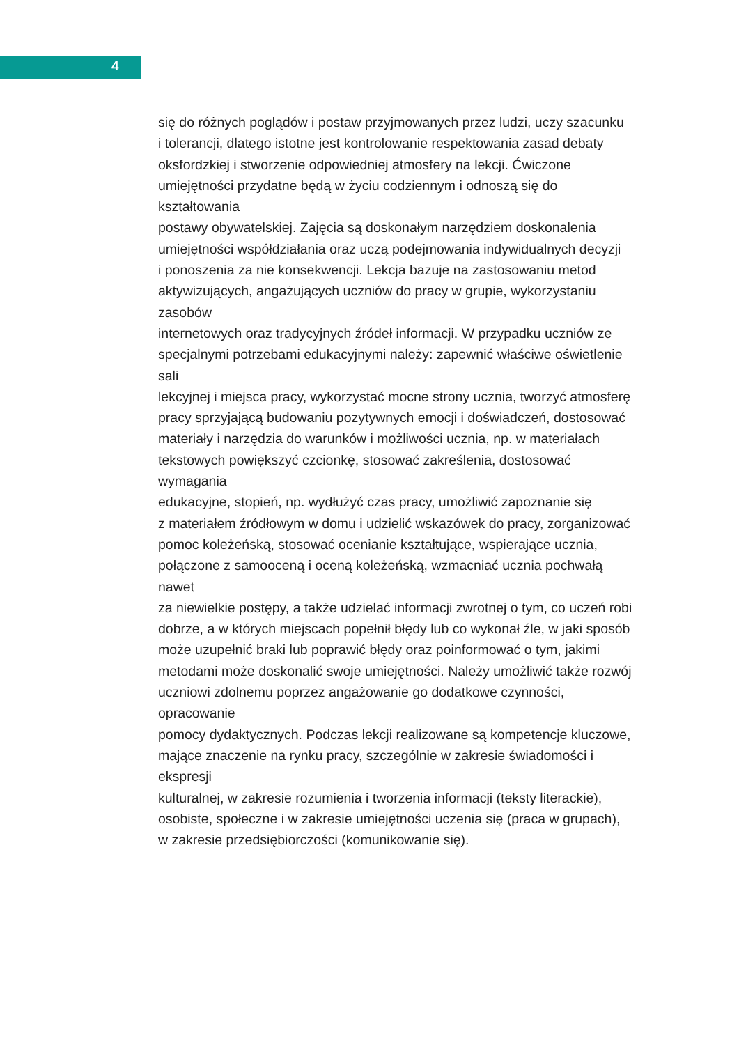4
się do różnych poglądów i postaw przyjmowanych przez ludzi, uczy szacunku
i tolerancji, dlatego istotne jest kontrolowanie respektowania zasad debaty
oksfordzkiej i stworzenie odpowiedniej atmosfery na lekcji. Ćwiczone
umiejętności przydatne będą w życiu codziennym i odnoszą się do kształtowania
postawy obywatelskiej. Zajęcia są doskonałym narzędziem doskonalenia
umiejętności współdziałania oraz uczą podejmowania indywidualnych decyzji
i ponoszenia za nie konsekwencji. Lekcja bazuje na zastosowaniu metod
aktywizujących, angażujących uczniów do pracy w grupie, wykorzystaniu zasobów
internetowych oraz tradycyjnych źródeł informacji. W przypadku uczniów ze
specjalnymi potrzebami edukacyjnymi należy: zapewnić właściwe oświetlenie sali
lekcyjnej i miejsca pracy, wykorzystać mocne strony ucznia, tworzyć atmosferę
pracy sprzyjającą budowaniu pozytywnych emocji i doświadczeń, dostosować
materiały i narzędzia do warunków i możliwości ucznia, np. w materiałach
tekstowych powiększyć czcionkę, stosować zakreślenia, dostosować wymagania
edukacyjne, stopień, np. wydłużyć czas pracy, umożliwić zapoznanie się
z materiałem źródłowym w domu i udzielić wskazówek do pracy, zorganizować
pomoc koleżeńską, stosować ocenianie kształtujące, wspierające ucznia,
połączone z samooceną i oceną koleżeńską, wzmacniać ucznia pochwałą nawet
za niewielkie postępy, a także udzielać informacji zwrotnej o tym, co uczeń robi
dobrze, a w których miejscach popełnił błędy lub co wykonał źle, w jaki sposób
może uzupełnić braki lub poprawić błędy oraz poinformować o tym, jakimi
metodami może doskonalić swoje umiejętności. Należy umożliwić także rozwój
uczniowi zdolnemu poprzez angażowanie go dodatkowe czynności, opracowanie
pomocy dydaktycznych. Podczas lekcji realizowane są kompetencje kluczowe,
mające znaczenie na rynku pracy, szczególnie w zakresie świadomości i ekspresji
kulturalnej, w zakresie rozumienia i tworzenia informacji (teksty literackie),
osobiste, społeczne i w zakresie umiejętności uczenia się (praca w grupach),
w zakresie przedsiębiorczości (komunikowanie się).